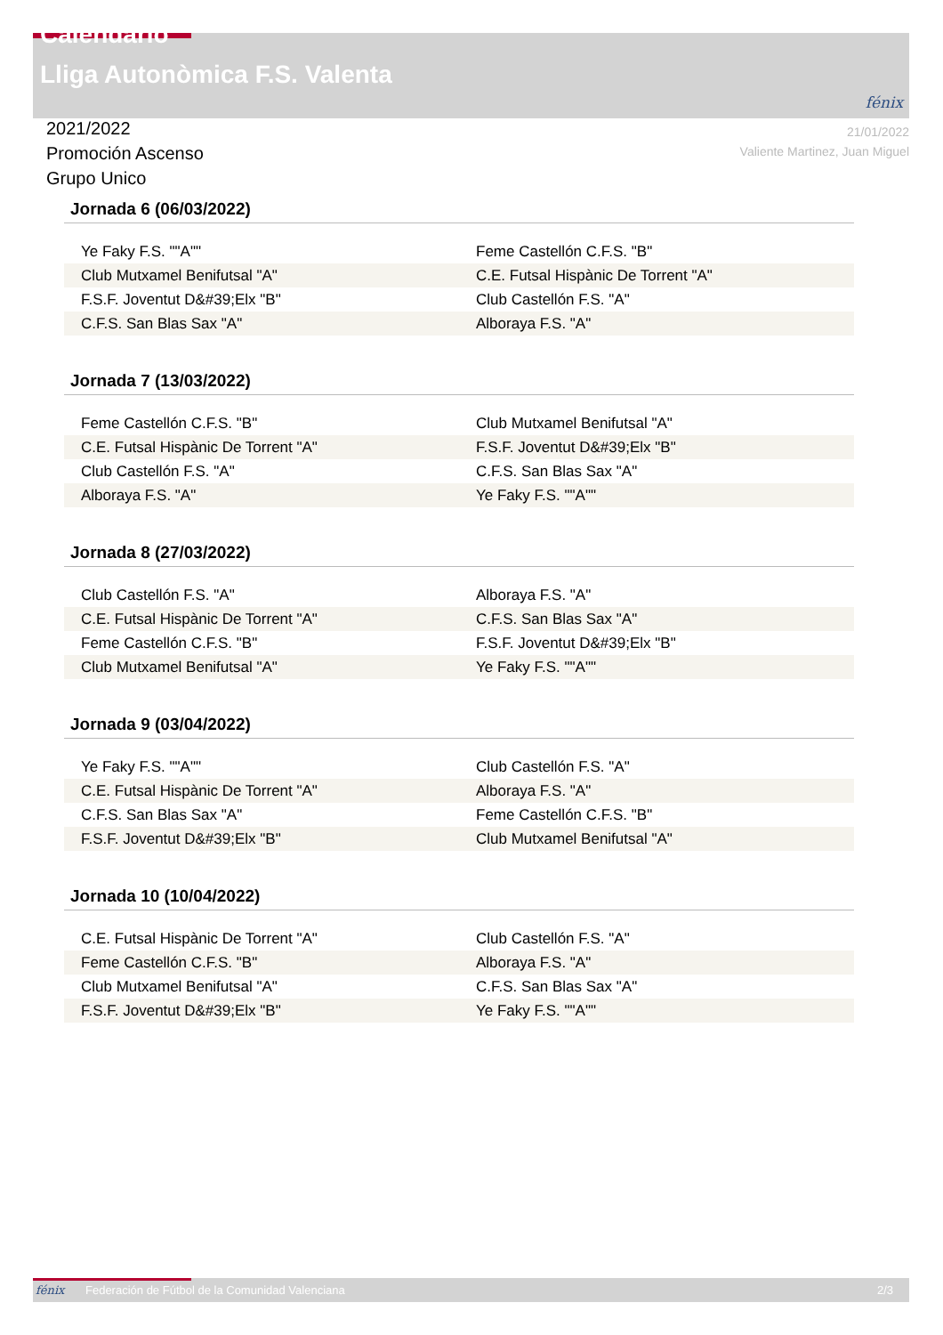Calendario
Lliga Autonòmica F.S. Valenta
fénix
21/01/2022
Valiente Martinez, Juan Miguel
2021/2022
Promoción Ascenso
Grupo Unico
Jornada 6 (06/03/2022)
| Ye Faky F.S. ""A"" | Feme Castellón C.F.S. "B" |
| Club Mutxamel Benifutsal "A" | C.E. Futsal Hispànic De Torrent "A" |
| F.S.F. Joventut D&#39;Elx "B" | Club Castellón F.S. "A" |
| C.F.S. San Blas Sax "A" | Alboraya F.S. "A" |
Jornada 7 (13/03/2022)
| Feme Castellón C.F.S. "B" | Club Mutxamel Benifutsal "A" |
| C.E. Futsal Hispànic De Torrent "A" | F.S.F. Joventut D&#39;Elx "B" |
| Club Castellón F.S. "A" | C.F.S. San Blas Sax "A" |
| Alboraya F.S. "A" | Ye Faky F.S. ""A"" |
Jornada 8 (27/03/2022)
| Club Castellón F.S. "A" | Alboraya F.S. "A" |
| C.E. Futsal Hispànic De Torrent "A" | C.F.S. San Blas Sax "A" |
| Feme Castellón C.F.S. "B" | F.S.F. Joventut D&#39;Elx "B" |
| Club Mutxamel Benifutsal "A" | Ye Faky F.S. ""A"" |
Jornada 9 (03/04/2022)
| Ye Faky F.S. ""A"" | Club Castellón F.S. "A" |
| C.E. Futsal Hispànic De Torrent "A" | Alboraya F.S. "A" |
| C.F.S. San Blas Sax "A" | Feme Castellón C.F.S. "B" |
| F.S.F. Joventut D&#39;Elx "B" | Club Mutxamel Benifutsal "A" |
Jornada 10 (10/04/2022)
| C.E. Futsal Hispànic De Torrent "A" | Club Castellón F.S. "A" |
| Feme Castellón C.F.S. "B" | Alboraya F.S. "A" |
| Club Mutxamel Benifutsal "A" | C.F.S. San Blas Sax "A" |
| F.S.F. Joventut D&#39;Elx "B" | Ye Faky F.S. ""A"" |
fénix Federación de Fútbol de la Comunidad Valenciana 2/3